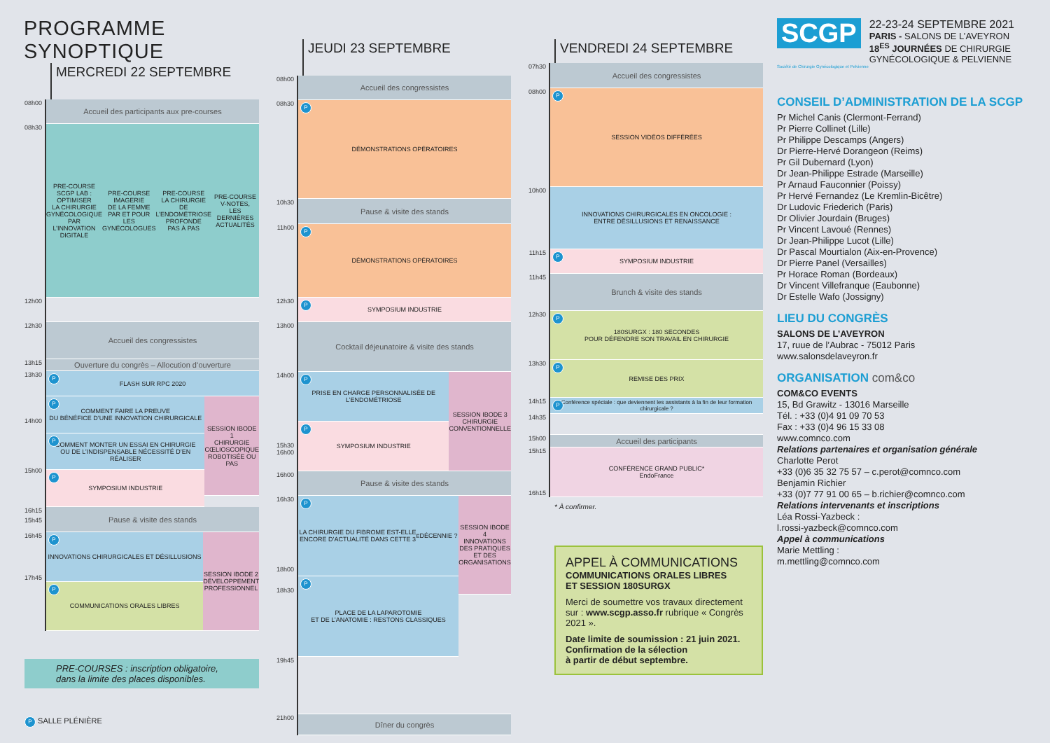PROGRAMME SYNOPTIQUE
MERCREDI 22 SEPTEMBRE
08h00
Accueil des participants aux pre-courses
08h30
PRE-COURSE
SCGP LAB :
OPTIMISER
LA CHIRURGIE
GYNÉCOLOGIQUE
PAR L’INNOVATION
DIGITALE
PRE-COURSE
IMAGERIE
DE LA FEMME
PAR ET POUR
LES GYNÉCOLOGUES
PRE-COURSE
LA CHIRURGIE
DE L’ENDOMÉTRIOSE
PROFONDE
PAS À PAS
PRE-COURSE
V-NOTES,
LES DERNIÈRES
ACTUALITÉS
12h00
12h30
Accueil des congressistes
13h15
Ouverture du congrès – Allocution d’ouverture
13h30
P FLASH SUR RPC 2020
14h00
15h00 15h45
P COMMENT FAIRE LA PREUVE
DU BÉNÉFICE D’UNE INNOVATION CHIRURGICALE
P COMMENT MONTER UN ESSAI EN CHIRURGIE
OU DE L’INDISPENSABLE NÉCESSITÉ D’EN RÉALISER
P SYMPOSIUM INDUSTRIE
SESSION IBODE 1
CHIRURGIE CŒLIOSCOPIQUE ROBOTISÉE OU PAS
16h15
Pause & visite des stands
16h45
17h45
P INNOVATIONS CHIRURGICALES ET DÉSILLUSIONS
P COMMUNICATIONS ORALES LIBRES
SESSION IBODE 2
DÉVELOPPEMENT PROFESSIONNEL
PRE-COURSES : inscription obligatoire,
dans la limite des places disponibles.
P SALLE PLÉNIÈRE
JEUDI 23 SEPTEMBRE
08h00
Accueil des congressistes
08h30
P DÉMONSTRATIONS OPÉRATOIRES
10h30
Pause & visite des stands
11h00
P DÉMONSTRATIONS OPÉRATOIRES
12h30
P SYMPOSIUM INDUSTRIE
13h00
Cocktail déjeunatoire & visite des stands
14h00
15h30 16h00
P PRISE EN CHARGE PERSONNALISÉE DE L’ENDOMÉTRIOSE
P SYMPOSIUM INDUSTRIE
SESSION IBODE 3
CHIRURGIE CONVENTIONNELLE
16h00
Pause & visite des stands
16h30
18h00
18h30
P LA CHIRURGIE DU FIBROME EST-ELLE
ENCORE D’ACTUALITÉ DANS CETTE 3<sup>E</sup> DÉCENNIE ?
P PLACE DE LA LAPAROTOMIE
ET DE L’ANATOMIE : RESTONS CLASSIQUES
SESSION IBODE 4
INNOVATIONS DES PRATIQUES ET DES ORGANISATIONS
19h45
21h00
Dîner du congrès
VENDREDI 24 SEPTEMBRE
07h30
Accueil des congressistes
08h00
P SESSION VIDÉOS DIFFÉRÉES
10h00
INNOVATIONS CHIRURGICALES EN ONCOLOGIE :
ENTRE DÉSILLUSIONS ET RENAISSANCE
11h15
P SYMPOSIUM INDUSTRIE
11h45
Brunch & visite des stands
12h30
P 180SURGX : 180 SECONDES
POUR DÉFENDRE SON TRAVAIL EN CHIRURGIE
13h30
P REMISE DES PRIX
14h15
P Conférence spéciale : que deviennent les assistants à la fin de leur formation chirurgicale ?
14h35
15h00
Accueil des participants
15h15
16h15
CONFÉRENCE GRAND PUBLIC*
EndoFrance
* À confirmer.
APPEL À COMMUNICATIONS
COMMUNICATIONS ORALES LIBRES
ET SESSION 180SURGX
Merci de soumettre vos travaux directement sur : www.scgp.asso.fr rubrique « Congrès 2021 ».
Date limite de soumission : 21 juin 2021.
Confirmation de la sélection
à partir de début septembre.
SCGP
22-23-24 SEPTEMBRE 2021
PARIS - SALONS DE L’AVEYRON
18<sup>ES</sup> JOURNÉES DE CHIRURGIE GYNÉCOLOGIQUE & PELVIENNE
Société de Chirurgie Gynécologique et Pelvienne
CONSEIL D’ADMINISTRATION DE LA SCGP
Pr Michel Canis (Clermont-Ferrand)
Pr Pierre Collinet (Lille)
Pr Philippe Descamps (Angers)
Dr Pierre-Hervé Dorangeon (Reims)
Pr Gil Dubernard (Lyon)
Dr Jean-Philippe Estrade (Marseille)
Pr Arnaud Fauconnier (Poissy)
Pr Hervé Fernandez (Le Kremlin-Bicêtre)
Dr Ludovic Friederich (Paris)
Dr Olivier Jourdain (Bruges)
Pr Vincent Lavoué (Rennes)
Dr Jean-Philippe Lucot (Lille)
Dr Pascal Mourtialon (Aix-en-Provence)
Dr Pierre Panel (Versailles)
Pr Horace Roman (Bordeaux)
Dr Vincent Villefranque (Eaubonne)
Dr Estelle Wafo (Jossigny)
LIEU DU CONGRÈS
SALONS DE L’AVEYRON
17, ruue de l’Aubrac - 75012 Paris
www.salonsdelaveyron.fr
ORGANISATION com&co
COM&CO EVENTS
15, Bd Grawitz - 13016 Marseille
Tél. : +33 (0)4 91 09 70 53
Fax : +33 (0)4 96 15 33 08
www.comnco.com
Relations partenaires et organisation générale
Charlotte Perot
+33 (0)6 35 32 75 57 – c.perot@comnco.com
Benjamin Richier
+33 (0)7 77 91 00 65 – b.richier@comnco.com
Relations intervenants et inscriptions
Léa Rossi-Yazbeck :
l.rossi-yazbeck@comnco.com
Appel à communications
Marie Mettling :
m.mettling@comnco.com